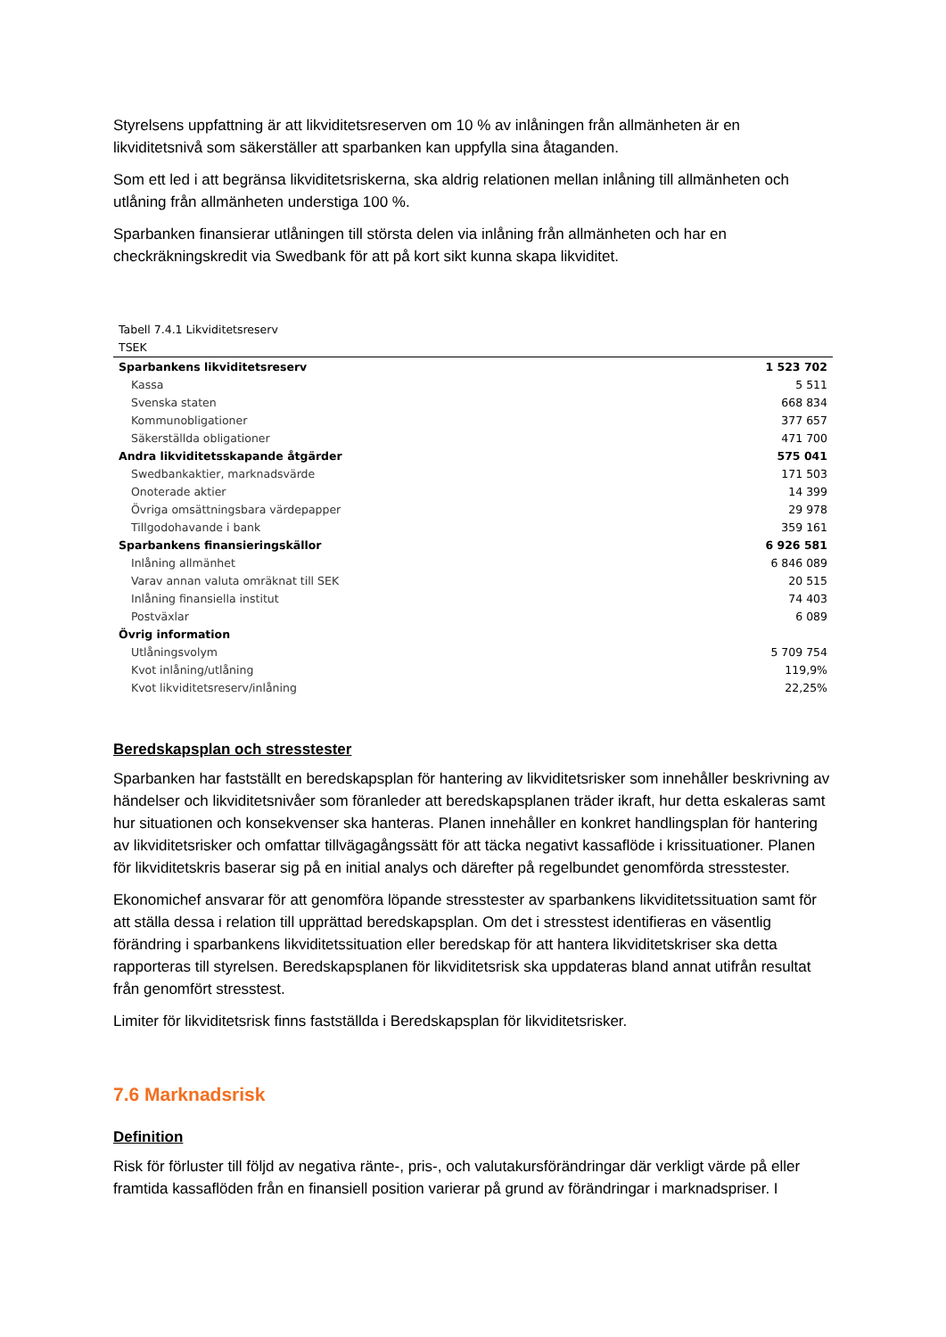Styrelsens uppfattning är att likviditetsreserven om 10 % av inlåningen från allmänheten är en likviditetsnivå som säkerställer att sparbanken kan uppfylla sina åtaganden.
Som ett led i att begränsa likviditetsriskerna, ska aldrig relationen mellan inlåning till allmänheten och utlåning från allmänheten understiga 100 %.
Sparbanken finansierar utlåningen till största delen via inlåning från allmänheten och har en checkräkningskredit via Swedbank för att på kort sikt kunna skapa likviditet.
Tabell 7.4.1 Likviditetsreserv
TSEK
| Sparbankens likviditetsreserv | 1 523 702 |
| Kassa | 5 511 |
| Svenska staten | 668 834 |
| Kommunobligationer | 377 657 |
| Säkerställda obligationer | 471 700 |
| Andra likviditetsskapande åtgärder | 575 041 |
| Swedbankaktier, marknadsvärde | 171 503 |
| Onoterade aktier | 14 399 |
| Övriga omsättningsbara värdepapper | 29 978 |
| Tillgodohavande i bank | 359 161 |
| Sparbankens finansieringskällor | 6 926 581 |
| Inlåning allmänhet | 6 846 089 |
| Varav annan valuta omräknat till SEK | 20 515 |
| Inlåning finansiella institut | 74 403 |
| Postväxlar | 6 089 |
| Övrig information | |
| Utlåningsvolym | 5 709 754 |
| Kvot inlåning/utlåning | 119,9% |
| Kvot likviditetsreserv/inlåning | 22,25% |
Beredskapsplan och stresstester
Sparbanken har fastställt en beredskapsplan för hantering av likviditetsrisker som innehåller beskrivning av händelser och likviditetsnivåer som föranleder att beredskapsplanen träder ikraft, hur detta eskaleras samt hur situationen och konsekvenser ska hanteras. Planen innehåller en konkret handlingsplan för hantering av likviditetsrisker och omfattar tillvägagångssätt för att täcka negativt kassaflöde i krissituationer. Planen för likviditetskris baserar sig på en initial analys och därefter på regelbundet genomförda stresstester.
Ekonomichef ansvarar för att genomföra löpande stresstester av sparbankens likviditetssituation samt för att ställa dessa i relation till upprättad beredskapsplan. Om det i stresstest identifieras en väsentlig förändring i sparbankens likviditetssituation eller beredskap för att hantera likviditetskriser ska detta rapporteras till styrelsen. Beredskapsplanen för likviditetsrisk ska uppdateras bland annat utifrån resultat från genomfört stresstest.
Limiter för likviditetsrisk finns fastställda i Beredskapsplan för likviditetsrisker.
7.6 Marknadsrisk
Definition
Risk för förluster till följd av negativa ränte-, pris-, och valutakursförändringar där verkligt värde på eller framtida kassaflöden från en finansiell position varierar på grund av förändringar i marknadspriser. I